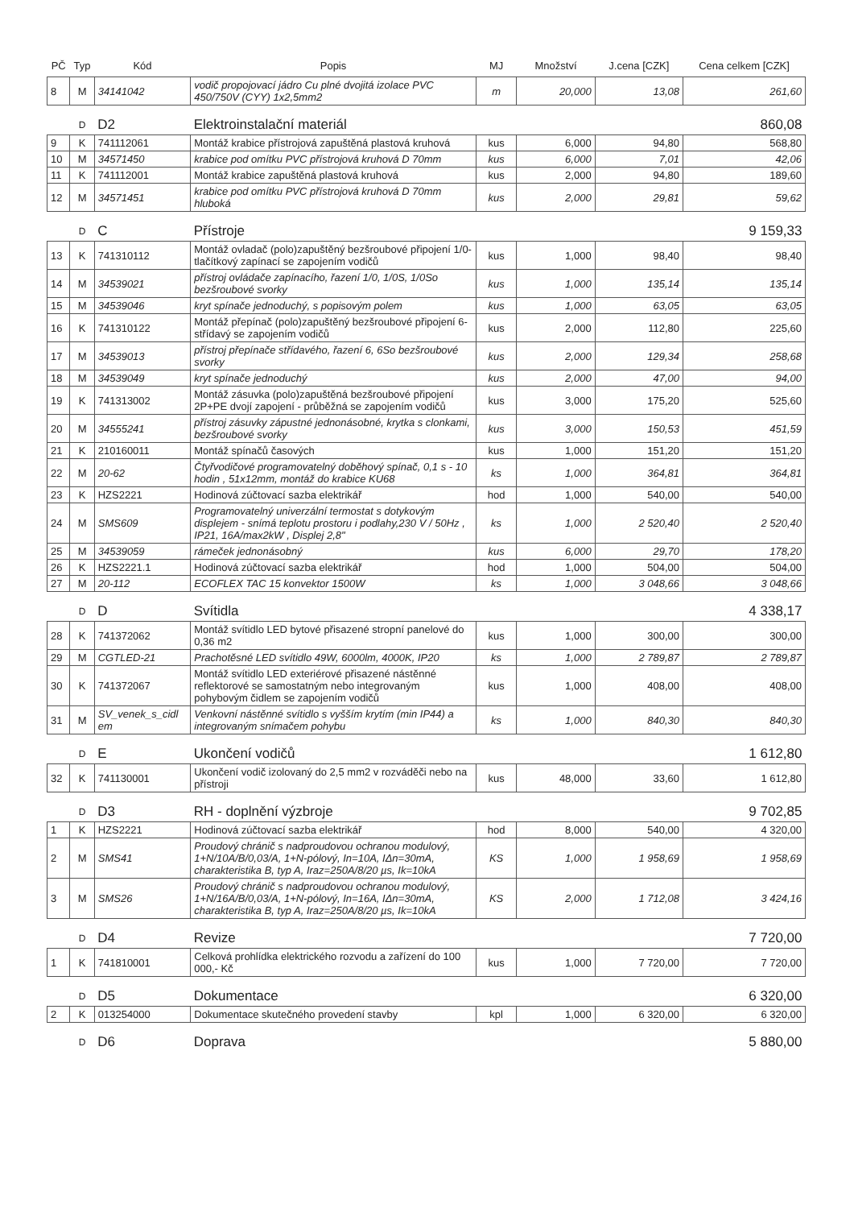| PČ | Typ | Kód | Popis | MJ | Množství | J.cena [CZK] | Cena celkem [CZK] |
| --- | --- | --- | --- | --- | --- | --- | --- |
| 8 | M | 34141042 | vodič propojovací jádro Cu plné dvojitá izolace PVC 450/750V (CYY) 1x2,5mm2 | m | 20,000 | 13,08 | 261,60 |
| | D | D2 | Elektroinstalační materiál | | | | 860,08 |
| 9 | K | 741112061 | Montáž krabice přístrojová zapuštěná plastová kruhová | kus | 6,000 | 94,80 | 568,80 |
| 10 | M | 34571450 | krabice pod omítku PVC přístrojová kruhová D 70mm | kus | 6,000 | 7,01 | 42,06 |
| 11 | K | 741112001 | Montáž krabice zapuštěná plastová kruhová | kus | 2,000 | 94,80 | 189,60 |
| 12 | M | 34571451 | krabice pod omítku PVC přístrojová kruhová D 70mm hluboká | kus | 2,000 | 29,81 | 59,62 |
| | D | C | Přístroje | | | | 9 159,33 |
| 13 | K | 741310112 | Montáž ovladač (polo)zapuštěný bezšroubové připojení 1/0-tlačítkový zapínací se zapojením vodičů | kus | 1,000 | 98,40 | 98,40 |
| 14 | M | 34539021 | přístroj ovládače zapínacího, řazení 1/0, 1/0S, 1/0So bezšroubové svorky | kus | 1,000 | 135,14 | 135,14 |
| 15 | M | 34539046 | kryt spínače jednoduchý, s popisovým polem | kus | 1,000 | 63,05 | 63,05 |
| 16 | K | 741310122 | Montáž přepínač (polo)zapuštěný bezšroubové připojení 6-střídavý se zapojením vodičů | kus | 2,000 | 112,80 | 225,60 |
| 17 | M | 34539013 | přístroj přepínače střídavého, řazení 6, 6So bezšroubové svorky | kus | 2,000 | 129,34 | 258,68 |
| 18 | M | 34539049 | kryt spínače jednoduchý | kus | 2,000 | 47,00 | 94,00 |
| 19 | K | 741313002 | Montáž zásuvka (polo)zapuštěná bezšroubové připojení 2P+PE dvojí zapojení - průběžná se zapojením vodičů | kus | 3,000 | 175,20 | 525,60 |
| 20 | M | 34555241 | přístroj zásuvky zápustné jednonásobné, krytka s clonkami, bezšroubové svorky | kus | 3,000 | 150,53 | 451,59 |
| 21 | K | 210160011 | Montáž spínačů časových | kus | 1,000 | 151,20 | 151,20 |
| 22 | M | 20-62 | Čtyřvodičové programovatelný doběhový spínač, 0,1 s - 10 hodin , 51x12mm, montáž do krabice KU68 | ks | 1,000 | 364,81 | 364,81 |
| 23 | K | HZS2221 | Hodinová zúčtovací sazba elektrikář | hod | 1,000 | 540,00 | 540,00 |
| 24 | M | SMS609 | Programovatelný univerzální termostat s dotykovým displejem - snímá teplotu prostoru i podlahy,230 V / 50Hz , IP21, 16A/max2kW , Displej 2,8" | ks | 1,000 | 2 520,40 | 2 520,40 |
| 25 | M | 34539059 | rámeček jednonásobný | kus | 6,000 | 29,70 | 178,20 |
| 26 | K | HZS2221.1 | Hodinová zúčtovací sazba elektrikář | hod | 1,000 | 504,00 | 504,00 |
| 27 | M | 20-112 | ECOFLEX TAC 15 konvektor 1500W | ks | 1,000 | 3 048,66 | 3 048,66 |
| | D | D | Svítidla | | | | 4 338,17 |
| 28 | K | 741372062 | Montáž svítidlo LED bytové přisazené stropní panelové do 0,36 m2 | kus | 1,000 | 300,00 | 300,00 |
| 29 | M | CGTLED-21 | Prachotěsné LED svítidlo 49W, 6000lm, 4000K, IP20 | ks | 1,000 | 2 789,87 | 2 789,87 |
| 30 | K | 741372067 | Montáž svítidlo LED exteriérové přisazené nástěnné reflektorové se samostatným nebo integrovaným pohybovým čidlem se zapojením vodičů | kus | 1,000 | 408,00 | 408,00 |
| 31 | M | SV_venek_s_cidl em | Venkovní nástěnné svítidlo s vyšším krytím (min IP44) a integrovaným snímačem pohybu | ks | 1,000 | 840,30 | 840,30 |
| | D | E | Ukončení vodičů | | | | 1 612,80 |
| 32 | K | 741130001 | Ukončení vodič izolovaný do 2,5 mm2 v rozváděči nebo na přístroji | kus | 48,000 | 33,60 | 1 612,80 |
| | D | D3 | RH - doplnění výzbroje | | | | 9 702,85 |
| 1 | K | HZS2221 | Hodinová zúčtovací sazba elektrikář | hod | 8,000 | 540,00 | 4 320,00 |
| 2 | M | SMS41 | Proudový chránič s nadproudovou ochranou modulový, 1+N/10A/B/0,03/A, 1+N-pólový, In=10A, IΔn=30mA, charakteristika B, typ A, Iraz=250A/8/20 µs, Ik=10kA | KS | 1,000 | 1 958,69 | 1 958,69 |
| 3 | M | SMS26 | Proudový chránič s nadproudovou ochranou modulový, 1+N/16A/B/0,03/A, 1+N-pólový, In=16A, IΔn=30mA, charakteristika B, typ A, Iraz=250A/8/20 µs, Ik=10kA | KS | 2,000 | 1 712,08 | 3 424,16 |
| | D | D4 | Revize | | | | 7 720,00 |
| 1 | K | 741810001 | Celková prohlídka elektrického rozvodu a zařízení do 100 000,- Kč | kus | 1,000 | 7 720,00 | 7 720,00 |
| | D | D5 | Dokumentace | | | | 6 320,00 |
| 2 | K | 013254000 | Dokumentace skutečného provedení stavby | kpl | 1,000 | 6 320,00 | 6 320,00 |
| | D | D6 | Doprava | | | | 5 880,00 |